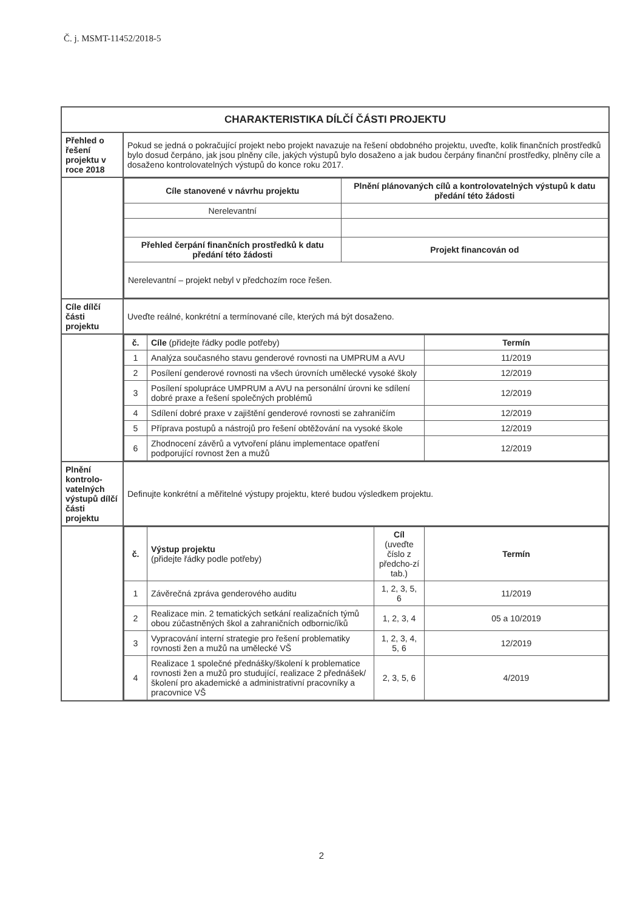Č. j. MSMT-11452/2018-5
| CHARAKTERISTIKA DÍLČÍ ČÁSTI PROJEKTU | |
| Přehled o řešení projektu v roce 2018 | Pokud se jedná o pokračující projekt nebo projekt navazuje na řešení obdobného projektu, uveďte, kolik finančních prostředků bylo dosud čerpáno, jak jsou plněny cíle, jakých výstupů bylo dosaženo a jak budou čerpány finanční prostředky, plněny cíle a dosaženo kontrolovatelných výstupů do konce roku 2017. |
| | / Cíle stanovené v návrhu projektu / Plnění plánovaných cílů a kontrolovatelných výstupů k datu předání této žádosti / / --- / --- / / Nerelevantní / / / Přehled čerpání finančních prostředků k datu předání této žádosti / Projekt financován od / / Nerelevantní – projekt nebyl v předchozím roce řešen. / / |
| Cíle dílčí části projektu | Uveďte reálné, konkrétní a termínované cíle, kterých má být dosaženo. |
| | / č. / Cíle (přidejte řádky podle potřeby) / Termín / / --- / --- / --- / / 1 / Analýza současného stavu genderové rovnosti na UMPRUM a AVU / 11/2019 / / 2 / Posílení genderové rovnosti na všech úrovních umělecké vysoké školy / 12/2019 / / 3 / Posílení spolupráce UMPRUM a AVU na personální úrovni ke sdílení dobré praxe a řešení společných problémů / 12/2019 / / 4 / Sdílení dobré praxe v zajištění genderové rovnosti se zahraničím / 12/2019 / / 5 / Příprava postupů a nástrojů pro řešení obtěžování na vysoké škole / 12/2019 / / 6 / Zhodnocení závěrů a vytvoření plánu implementace opatření podporující rovnost žen a mužů / 12/2019 / |
| Plnění kontrolo-vatelných výstupů dílčí části projektu | Definujte konkrétní a měřitelné výstupy projektu, které budou výsledkem projektu. |
| | / č. / Výstup projektu (přidejte řádky podle potřeby) / Cíl (uveďte číslo z předcho-zí tab.) / Termín / / --- / --- / --- / --- / / 1 / Závěrečná zpráva genderového auditu / 1, 2, 3, 5, 6 / 11/2019 / / 2 / Realizace min. 2 tematických setkání realizačních týmů obou zúčastněných škol a zahraničních odbornic/íků / 1, 2, 3, 4 / 05 a 10/2019 / / 3 / Vypracování interní strategie pro řešení problematiky rovnosti žen a mužů na umělecké VŠ / 1, 2, 3, 4, 5, 6 / 12/2019 / / 4 / Realizace 1 společné přednášky/školení k problematice rovnosti žen a mužů pro studující, realizace 2 přednášek/školení pro akademické a administrativní pracovníky a pracovnice VŠ / 2, 3, 5, 6 / 4/2019 / |
2